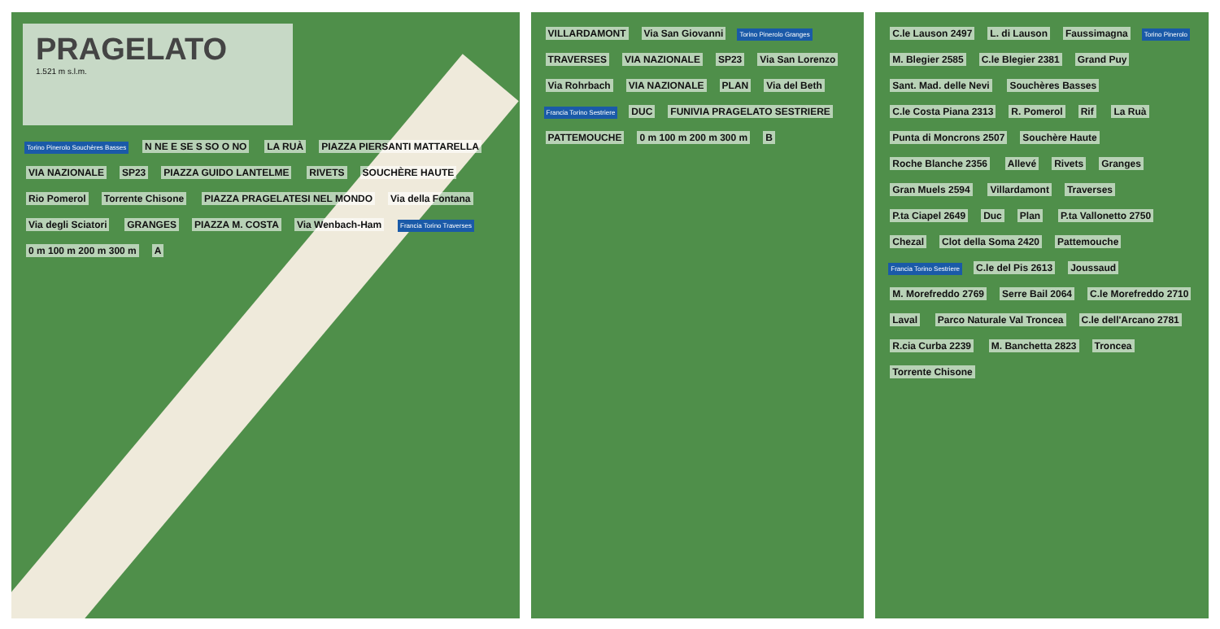PRAGELATO
1.521 m s.l.m.
Torino Pinerolo Souchères Basses N NE E SE S SO O NO LA RUÀ PIAZZA PIERSANTI MATTARELLA VIA NAZIONALE SP23 PIAZZA GUIDO LANTELME RIVETS SOUCHÈRE HAUTE Rio Pomerol Torrente Chisone PIAZZA PRAGELATESI NEL MONDO Via della Fontana Via degli Sciatori GRANGES PIAZZA M. COSTA Via Wenbach-Ham Francia Torino Traverses 0 m 100 m 200 m 300 m A
VILLARDAMONT Via San Giovanni Torino Pinerolo Granges TRAVERSES VIA NAZIONALE SP23 Via San Lorenzo Via Rohrbach VIA NAZIONALE PLAN Via del Beth Francia Torino Sestriere DUC FUNIVIA PRAGELATO SESTRIERE PATTEMOUCHE 0 m 100 m 200 m 300 m B
C.le Lauson 2497 L. di Lauson Faussimagna Torino Pinerolo M. Blegier 2585 C.le Blegier 2381 Grand Puy Sant. Mad. delle Nevi Souchères Basses C.le Costa Piana 2313 R. Pomerol Rif La Ruà Punta di Moncrons 2507 Souchère Haute Roche Blanche 2356 Allevé Rivets Granges Gran Muels 2594 Villardamont Traverses P.ta Ciapel 2649 Duc Plan P.ta Vallonetto 2750 Chezal Clot della Soma 2420 Pattemouche Francia Torino Sestriere C.le del Pis 2613 Joussaud M. Morefreddo 2769 Serre Bail 2064 C.le Morefreddo 2710 Laval Parco Naturale Val Troncea C.le dell'Arcano 2781 R.cia Curba 2239 M. Banchetta 2823 Troncea Torrente Chisone